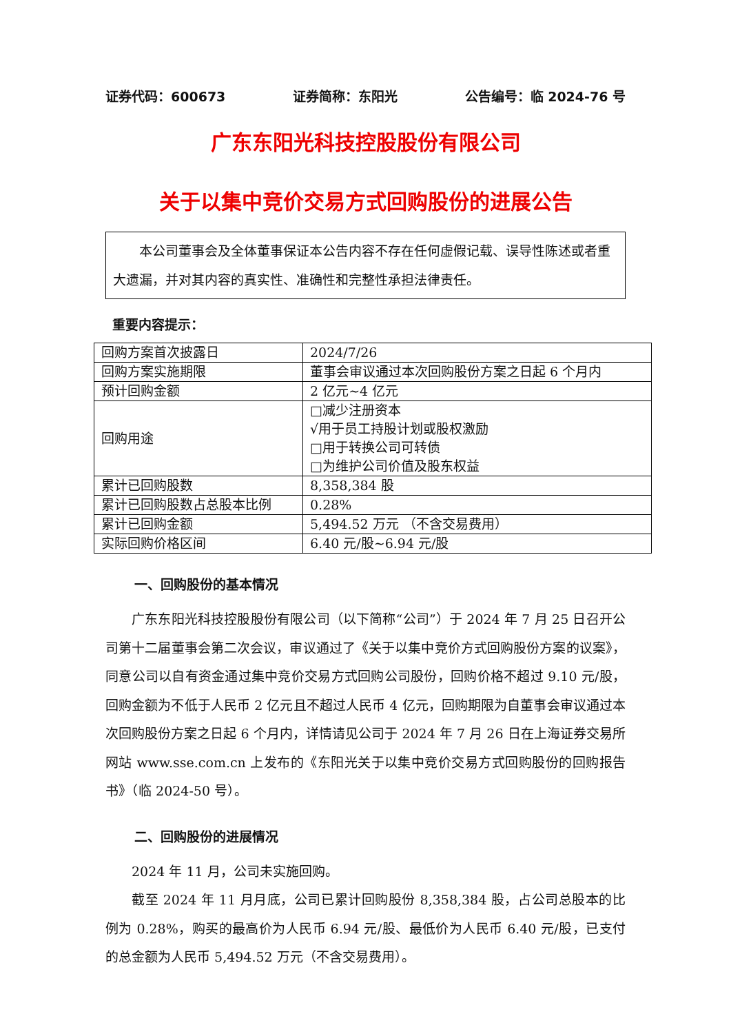证券代码：600673 证券简称：东阳光 公告编号：临 2024-76 号
广东东阳光科技控股股份有限公司
关于以集中竞价交易方式回购股份的进展公告
本公司董事会及全体董事保证本公告内容不存在任何虚假记载、误导性陈述或者重大遗漏，并对其内容的真实性、准确性和完整性承担法律责任。
重要内容提示：
| 回购方案首次披露日 | 2024/7/26 |
| 回购方案实施期限 | 董事会审议通过本次回购股份方案之日起 6 个月内 |
| 预计回购金额 | 2 亿元~4 亿元 |
| 回购用途 | □减少注册资本 √用于员工持股计划或股权激励 □用于转换公司可转债 □为维护公司价值及股东权益 |
| 累计已回购股数 | 8,358,384 股 |
| 累计已回购股数占总股本比例 | 0.28% |
| 累计已回购金额 | 5,494.52 万元 （不含交易费用） |
| 实际回购价格区间 | 6.40 元/股~6.94 元/股 |
一、回购股份的基本情况
广东东阳光科技控股股份有限公司（以下简称“公司”）于 2024 年 7 月 25 日召开公司第十二届董事会第二次会议，审议通过了《关于以集中竞价方式回购股份方案的议案》，同意公司以自有资金通过集中竞价交易方式回购公司股份，回购价格不超过 9.10 元/股，回购金额为不低于人民币 2 亿元且不超过人民币 4 亿元，回购期限为自董事会审议通过本次回购股份方案之日起 6 个月内，详情请见公司于 2024 年 7 月 26 日在上海证券交易所网站 www.sse.com.cn 上发布的《东阳光关于以集中竞价交易方式回购股份的回购报告书》（临 2024-50 号）。
二、回购股份的进展情况
2024 年 11 月，公司未实施回购。
截至 2024 年 11 月月底，公司已累计回购股份 8,358,384 股，占公司总股本的比例为 0.28%，购买的最高价为人民币 6.94 元/股、最低价为人民币 6.40 元/股，已支付的总金额为人民币 5,494.52 万元（不含交易费用）。